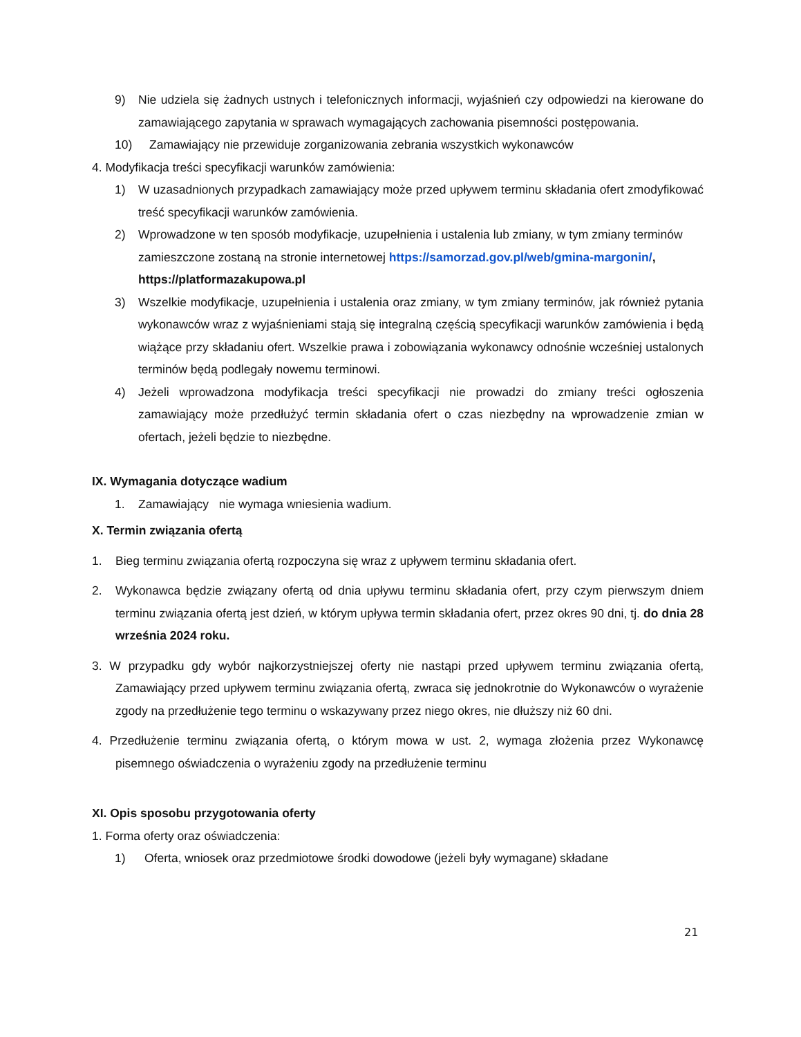9) Nie udziela się żadnych ustnych i telefonicznych informacji, wyjaśnień czy odpowiedzi na kierowane do zamawiającego zapytania w sprawach wymagających zachowania pisemności postępowania.
10) Zamawiający nie przewiduje zorganizowania zebrania wszystkich wykonawców
4. Modyfikacja treści specyfikacji warunków zamówienia:
1) W uzasadnionych przypadkach zamawiający może przed upływem terminu składania ofert zmodyfikować treść specyfikacji warunków zamówienia.
2) Wprowadzone w ten sposób modyfikacje, uzupełnienia i ustalenia lub zmiany, w tym zmiany terminów zamieszczone zostaną na stronie internetowej https://samorzad.gov.pl/web/gmina-margonin/, https://platformazakupowa.pl
3) Wszelkie modyfikacje, uzupełnienia i ustalenia oraz zmiany, w tym zmiany terminów, jak również pytania wykonawców wraz z wyjaśnieniami stają się integralną częścią specyfikacji warunków zamówienia i będą wiążące przy składaniu ofert. Wszelkie prawa i zobowiązania wykonawcy odnośnie wcześniej ustalonych terminów będą podlegały nowemu terminowi.
4) Jeżeli wprowadzona modyfikacja treści specyfikacji nie prowadzi do zmiany treści ogłoszenia zamawiający może przedłużyć termin składania ofert o czas niezbędny na wprowadzenie zmian w ofertach, jeżeli będzie to niezbędne.
IX. Wymagania dotyczące wadium
1. Zamawiający nie wymaga wniesienia wadium.
X. Termin związania ofertą
1. Bieg terminu związania ofertą rozpoczyna się wraz z upływem terminu składania ofert.
2. Wykonawca będzie związany ofertą od dnia upływu terminu składania ofert, przy czym pierwszym dniem terminu związania ofertą jest dzień, w którym upływa termin składania ofert, przez okres 90 dni, tj. do dnia 28 września 2024 roku.
3. W przypadku gdy wybór najkorzystniejszej oferty nie nastąpi przed upływem terminu związania ofertą, Zamawiający przed upływem terminu związania ofertą, zwraca się jednokrotnie do Wykonawców o wyrażenie zgody na przedłużenie tego terminu o wskazywany przez niego okres, nie dłuższy niż 60 dni.
4. Przedłużenie terminu związania ofertą, o którym mowa w ust. 2, wymaga złożenia przez Wykonawcę pisemnego oświadczenia o wyrażeniu zgody na przedłużenie terminu
XI. Opis sposobu przygotowania oferty
1. Forma oferty oraz oświadczenia:
1) Oferta, wniosek oraz przedmiotowe środki dowodowe (jeżeli były wymagane) składane
21